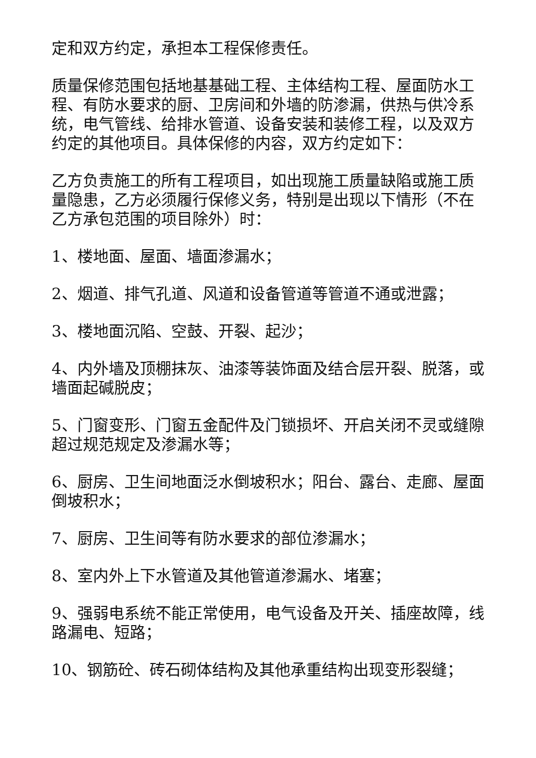定和双方约定，承担本工程保修责任。
质量保修范围包括地基基础工程、主体结构工程、屋面防水工程、有防水要求的厨、卫房间和外墙的防渗漏，供热与供冷系统，电气管线、给排水管道、设备安装和装修工程，以及双方约定的其他项目。具体保修的内容，双方约定如下：
乙方负责施工的所有工程项目，如出现施工质量缺陷或施工质量隐患，乙方必须履行保修义务，特别是出现以下情形（不在乙方承包范围的项目除外）时：
1、楼地面、屋面、墙面渗漏水；
2、烟道、排气孔道、风道和设备管道等管道不通或泄露；
3、楼地面沉陷、空鼓、开裂、起沙；
4、内外墙及顶棚抹灰、油漆等装饰面及结合层开裂、脱落，或墙面起碱脱皮；
5、门窗变形、门窗五金配件及门锁损坏、开启关闭不灵或缝隙超过规范规定及渗漏水等；
6、厨房、卫生间地面泛水倒坡积水；阳台、露台、走廊、屋面倒坡积水；
7、厨房、卫生间等有防水要求的部位渗漏水；
8、室内外上下水管道及其他管道渗漏水、堵塞；
9、强弱电系统不能正常使用，电气设备及开关、插座故障，线路漏电、短路；
10、钢筋砼、砖石砌体结构及其他承重结构出现变形裂缝；